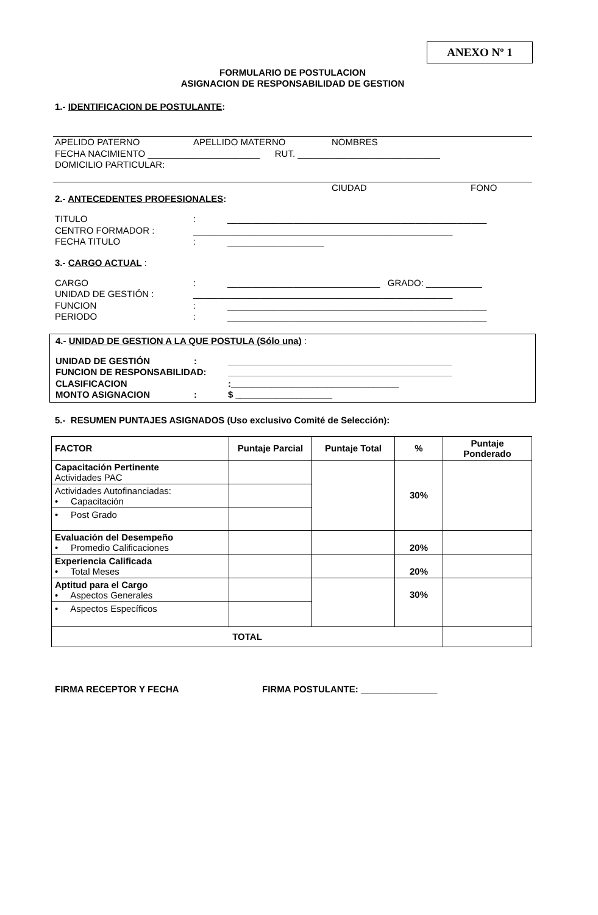ANEXO Nº 1
FORMULARIO DE POSTULACION
ASIGNACION DE RESPONSABILIDAD DE GESTION
1.- IDENTIFICACION DE POSTULANTE:
APELIDO PATERNO APELLIDO MATERNO NOMBRES
FECHA NACIMIENTO ______________________ RUT. ____________________________
DOMICILIO PARTICULAR:
CIUDAD FONO
2.- ANTECEDENTES PROFESIONALES:
TITULO: ___________________________________________________
CENTRO FORMADOR : ___________________________________________________
FECHA TITULO: ___________________
3.- CARGO ACTUAL :
CARGO: ______________________________ GRADO: ___________
UNIDAD DE GESTIÓN : ___________________________________________________
FUNCION: ___________________________________________________
PERIODO: ___________________________________________________
4.- UNIDAD DE GESTION A LA QUE POSTULA (Sólo una) :
UNIDAD DE GESTIÓN: ____________________________________________
FUNCION DE RESPONSABILIDAD: ____________________________________________
CLASIFICACION:_________________________________
MONTO ASIGNACION: $ ___________________
5.- RESUMEN PUNTAJES ASIGNADOS (Uso exclusivo Comité de Selección):
| FACTOR | Puntaje Parcial | Puntaje Total | % | Puntaje Ponderado |
| --- | --- | --- | --- | --- |
| Capacitación Pertinente Actividades PAC | | | 30% | |
| Actividades Autofinanciadas: • Capacitación | | | | |
| • Post Grado | | | | |
| Evaluación del Desempeño • Promedio Calificaciones | | | 20% | |
| Experiencia Calificada • Total Meses | | | 20% | |
| Aptitud para el Cargo • Aspectos Generales | | | 30% | |
| • Aspectos Específicos | | | | |
| TOTAL | | | | |
FIRMA RECEPTOR Y FECHA FIRMA POSTULANTE: _______________